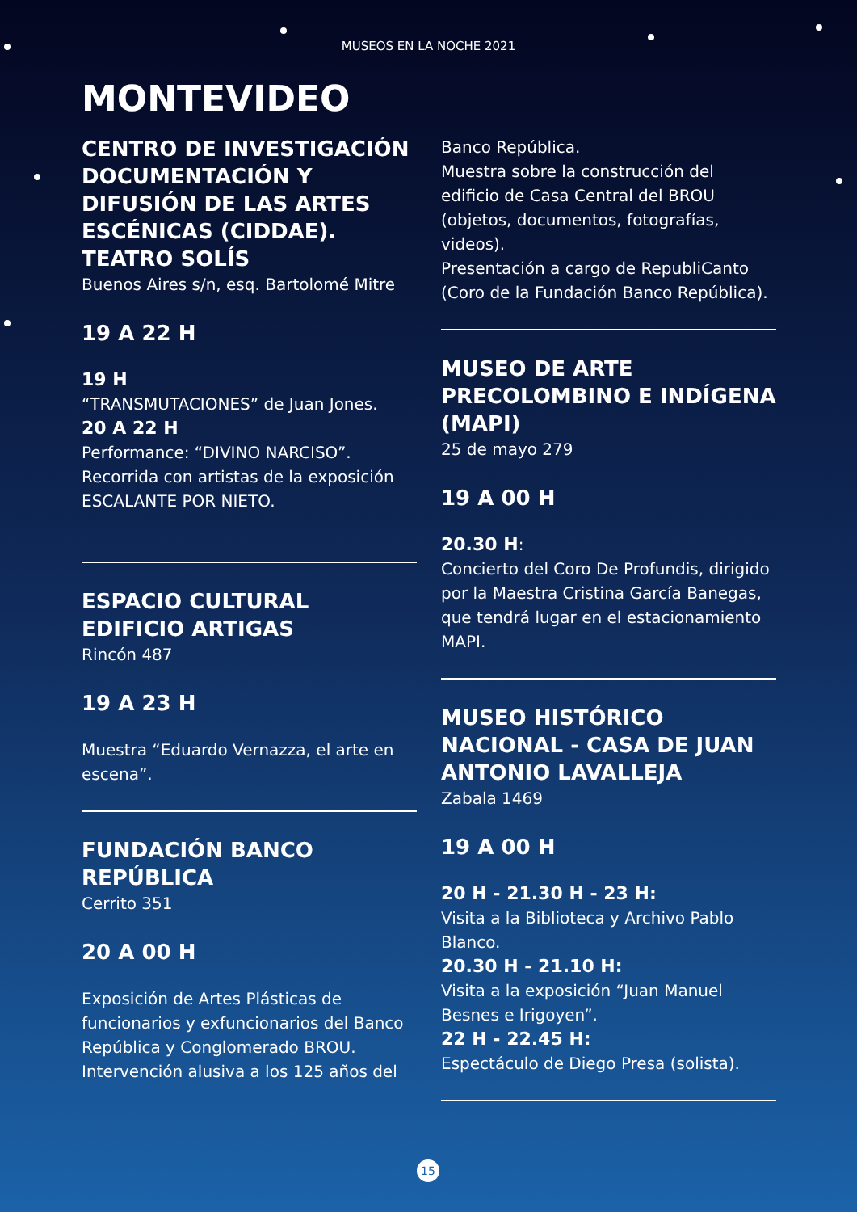MUSEOS EN LA NOCHE 2021
MONTEVIDEO
CENTRO DE INVESTIGACIÓN DOCUMENTACIÓN Y DIFUSIÓN DE LAS ARTES ESCÉNICAS (CIDDAE). TEATRO SOLÍS
Buenos Aires s/n, esq. Bartolomé Mitre
19 A 22 H
19 H
“TRANSMUTACIONES” de Juan Jones.
20 A 22 H
Performance: “DIVINO NARCISO”.
Recorrida con artistas de la exposición ESCALANTE POR NIETO.
ESPACIO CULTURAL EDIFICIO ARTIGAS
Rincón 487
19 A 23 H
Muestra “Eduardo Vernazza, el arte en escena”.
FUNDACIÓN BANCO REPÚBLICA
Cerrito 351
20 A 00 H
Exposición de Artes Plásticas de funcionarios y exfuncionarios del Banco República y Conglomerado BROU. Intervención alusiva a los 125 años del
Banco República.
Muestra sobre la construcción del edificio de Casa Central del BROU (objetos, documentos, fotografías, videos).
Presentación a cargo de RepubliCanto (Coro de la Fundación Banco República).
MUSEO DE ARTE PRECOLOMBINO E INDÍGENA (MAPI)
25 de mayo 279
19 A 00 H
20.30 H:
Concierto del Coro De Profundis, dirigido por la Maestra Cristina García Banegas, que tendrá lugar en el estacionamiento MAPI.
MUSEO HISTÓRICO NACIONAL - CASA DE JUAN ANTONIO LAVALLEJA
Zabala 1469
19 A 00 H
20 H - 21.30 H - 23 H:
Visita a la Biblioteca y Archivo Pablo Blanco.
20.30 H - 21.10 H:
Visita a la exposición “Juan Manuel Besnes e Irigoyen”.
22 H - 22.45 H:
Espectáculo de Diego Presa (solista).
15